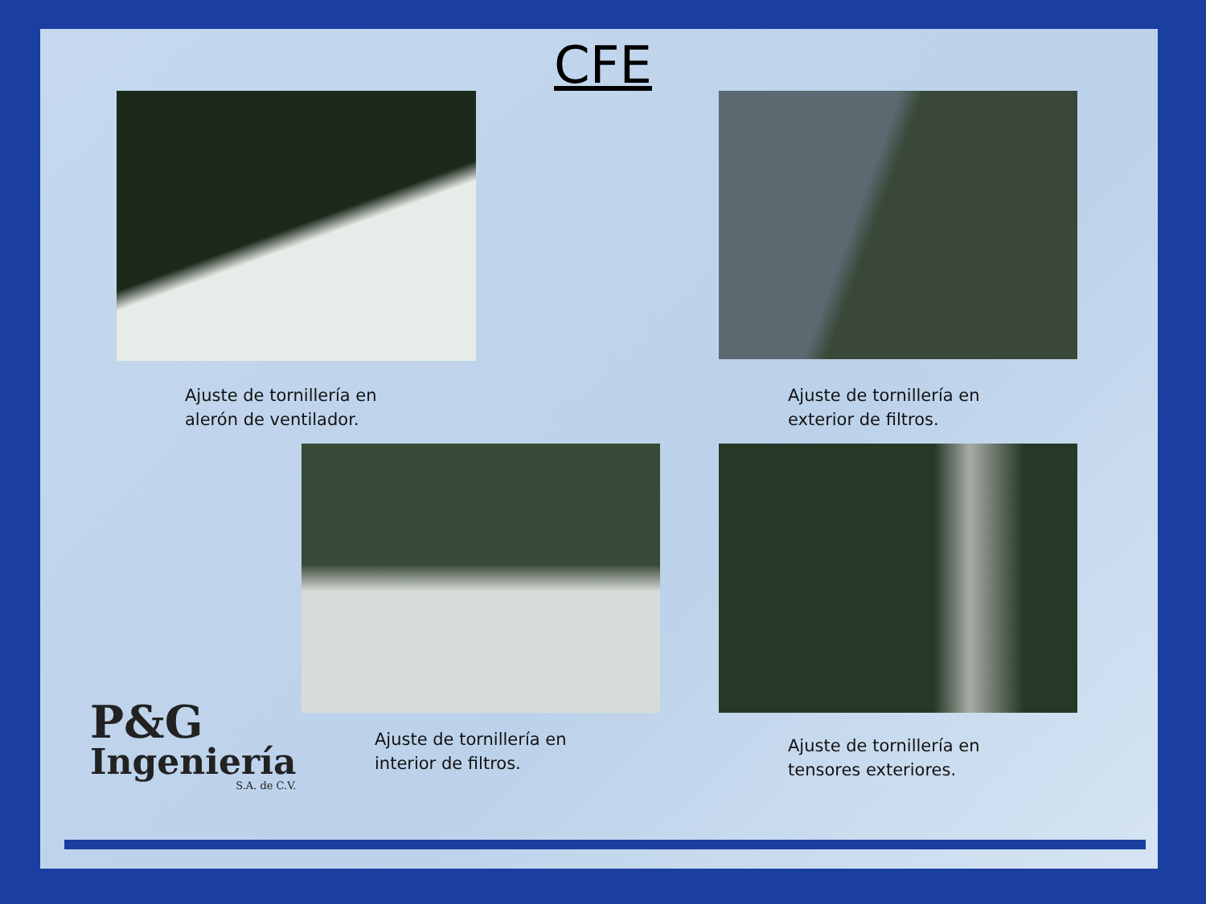CFE
Ajuste de tornillería en
alerón de ventilador.
Ajuste de tornillería en
exterior de filtros.
Ajuste de tornillería en
interior de filtros.
Ajuste de tornillería en
tensores exteriores.
P&G
Ingeniería
S.A. de C.V.